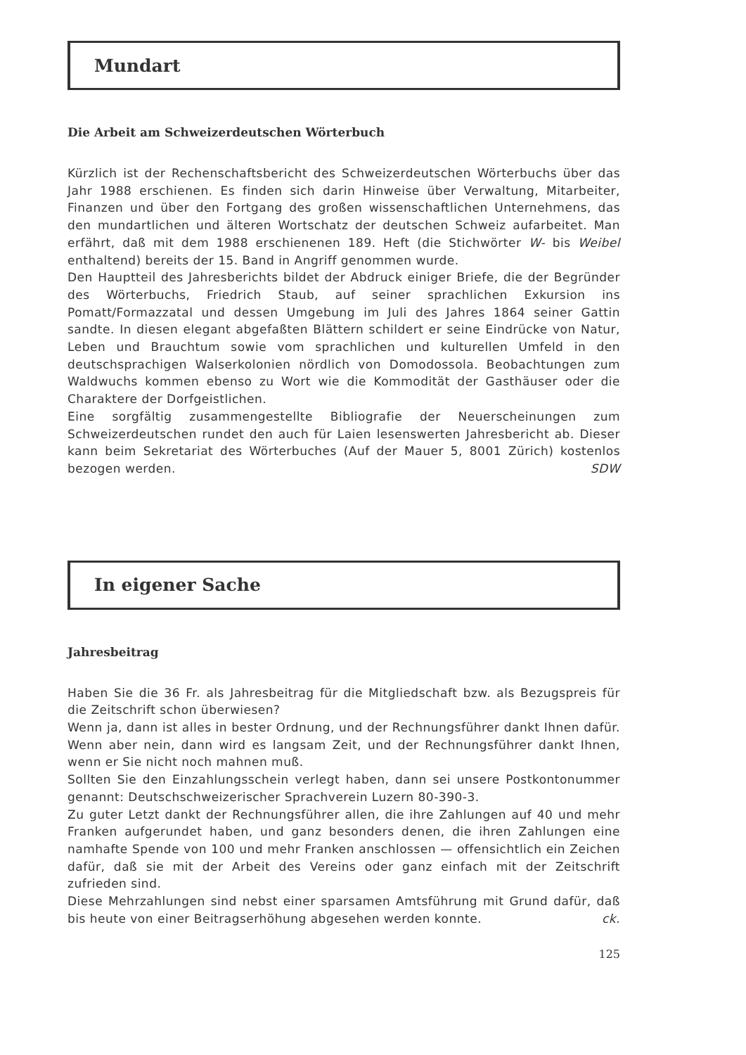Mundart
Die Arbeit am Schweizerdeutschen Wörterbuch
Kürzlich ist der Rechenschaftsbericht des Schweizerdeutschen Wörterbuchs über das Jahr 1988 erschienen. Es finden sich darin Hinweise über Verwaltung, Mitarbeiter, Finanzen und über den Fortgang des großen wissenschaftlichen Unternehmens, das den mundartlichen und älteren Wortschatz der deutschen Schweiz aufarbeitet. Man erfährt, daß mit dem 1988 erschienenen 189. Heft (die Stichwörter W- bis Weibel enthaltend) bereits der 15. Band in Angriff genommen wurde.
Den Hauptteil des Jahresberichts bildet der Abdruck einiger Briefe, die der Begründer des Wörterbuchs, Friedrich Staub, auf seiner sprachlichen Exkursion ins Pomatt/Formazzatal und dessen Umgebung im Juli des Jahres 1864 seiner Gattin sandte. In diesen elegant abgefaßten Blättern schildert er seine Eindrücke von Natur, Leben und Brauchtum sowie vom sprachlichen und kulturellen Umfeld in den deutschsprachigen Walserkolonien nördlich von Domodossola. Beobachtungen zum Waldwuchs kommen ebenso zu Wort wie die Kommodität der Gasthäuser oder die Charaktere der Dorfgeistlichen.
Eine sorgfältig zusammengestellte Bibliografie der Neuerscheinungen zum Schweizerdeutschen rundet den auch für Laien lesenswerten Jahresbericht ab. Dieser kann beim Sekretariat des Wörterbuches (Auf der Mauer 5, 8001 Zürich) kostenlos bezogen werden. SDW
In eigener Sache
Jahresbeitrag
Haben Sie die 36 Fr. als Jahresbeitrag für die Mitgliedschaft bzw. als Bezugspreis für die Zeitschrift schon überwiesen?
Wenn ja, dann ist alles in bester Ordnung, und der Rechnungsführer dankt Ihnen dafür. Wenn aber nein, dann wird es langsam Zeit, und der Rechnungsführer dankt Ihnen, wenn er Sie nicht noch mahnen muß.
Sollten Sie den Einzahlungsschein verlegt haben, dann sei unsere Postkontonummer genannt: Deutschschweizerischer Sprachverein Luzern 80-390-3.
Zu guter Letzt dankt der Rechnungsführer allen, die ihre Zahlungen auf 40 und mehr Franken aufgerundet haben, und ganz besonders denen, die ihren Zahlungen eine namhafte Spende von 100 und mehr Franken anschlossen — offensichtlich ein Zeichen dafür, daß sie mit der Arbeit des Vereins oder ganz einfach mit der Zeitschrift zufrieden sind.
Diese Mehrzahlungen sind nebst einer sparsamen Amtsführung mit Grund dafür, daß bis heute von einer Beitragserhöhung abgesehen werden konnte. ck.
125